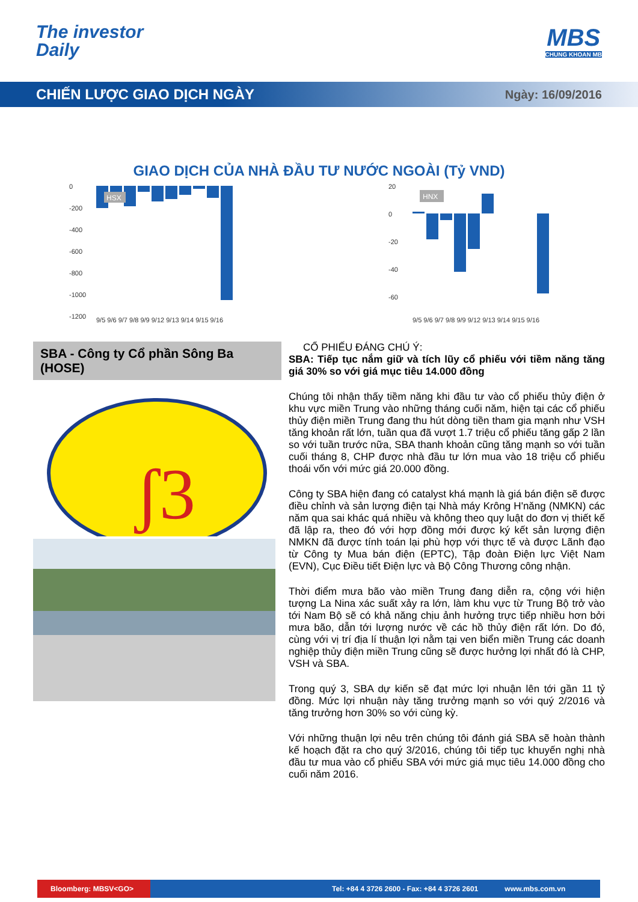The investor
Daily
MBS
CHUNG KHOAN MB
CHIẾN LƯỢC GIAO DỊCH NGÀY
Ngày: 16/09/2016
GIAO DỊCH CỦA NHÀ ĐẦU TƯ NƯỚC NGOÀI (Tỷ VND)
0
-200
-400
-600
-800
-1000
-1200
HSX
9/5 9/6 9/7 9/8 9/9 9/12 9/13 9/14 9/15 9/16
20
0
-20
-40
-60
HNX
9/5 9/6 9/7 9/8 9/9 9/12 9/13 9/14 9/15 9/16
SBA - Công ty Cổ phần Sông Ba (HOSE)
ʃ3
CỔ PHIẾU ĐÁNG CHÚ Ý:
SBA: Tiếp tục nắm giữ và tích lũy cổ phiếu với tiềm năng tăng giá 30% so với giá mục tiêu 14.000 đồng
Chúng tôi nhận thấy tiềm năng khi đầu tư vào cổ phiếu thủy điện ở khu vực miền Trung vào những tháng cuối năm, hiện tại các cổ phiếu thủy điện miền Trung đang thu hút dòng tiền tham gia mạnh như VSH tăng khoản rất lớn, tuần qua đã vượt 1.7 triệu cổ phiếu tăng gấp 2 lần so với tuần trước nữa, SBA thanh khoản cũng tăng mạnh so với tuần cuối tháng 8, CHP được nhà đầu tư lớn mua vào 18 triệu cổ phiếu thoái vốn với mức giá 20.000 đồng.
Công ty SBA hiện đang có catalyst khá mạnh là giá bán điện sẽ được điều chỉnh và sản lượng điện tại Nhà máy Krông H'năng (NMKN) các năm qua sai khác quá nhiều và không theo quy luật do đơn vị thiết kế đã lập ra, theo đó với hợp đồng mới được ký kết sản lượng điện NMKN đã được tính toán lại phù hợp với thực tế và được Lãnh đạo từ Công ty Mua bán điện (EPTC), Tập đoàn Điện lực Việt Nam (EVN), Cục Điều tiết Điện lực và Bộ Công Thương công nhận.
Thời điểm mưa bão vào miền Trung đang diễn ra, cộng với hiện tượng La Nina xác suất xảy ra lớn, làm khu vực từ Trung Bộ trở vào tới Nam Bộ sẽ có khả năng chịu ảnh hưởng trực tiếp nhiều hơn bởi mưa bão, dẫn tới lượng nước về các hồ thủy điện rất lớn. Do đó, cùng với vị trí địa lí thuận lợi nằm tại ven biển miền Trung các doanh nghiệp thủy điện miền Trung cũng sẽ được hưởng lợi nhất đó là CHP, VSH và SBA.
Trong quý 3, SBA dự kiến sẽ đạt mức lợi nhuận lên tới gần 11 tỷ đồng. Mức lợi nhuận này tăng trưởng mạnh so với quý 2/2016 và tăng trưởng hơn 30% so với cùng kỳ.
Với những thuận lợi nêu trên chúng tôi đánh giá SBA sẽ hoàn thành kế hoạch đặt ra cho quý 3/2016, chúng tôi tiếp tục khuyến nghị nhà đầu tư mua vào cổ phiếu SBA với mức giá mục tiêu 14.000 đồng cho cuối năm 2016.
Bloomberg: MBSV<GO>
Tel: +84 4 3726 2600 - Fax: +84 4 3726 2601
www.mbs.com.vn